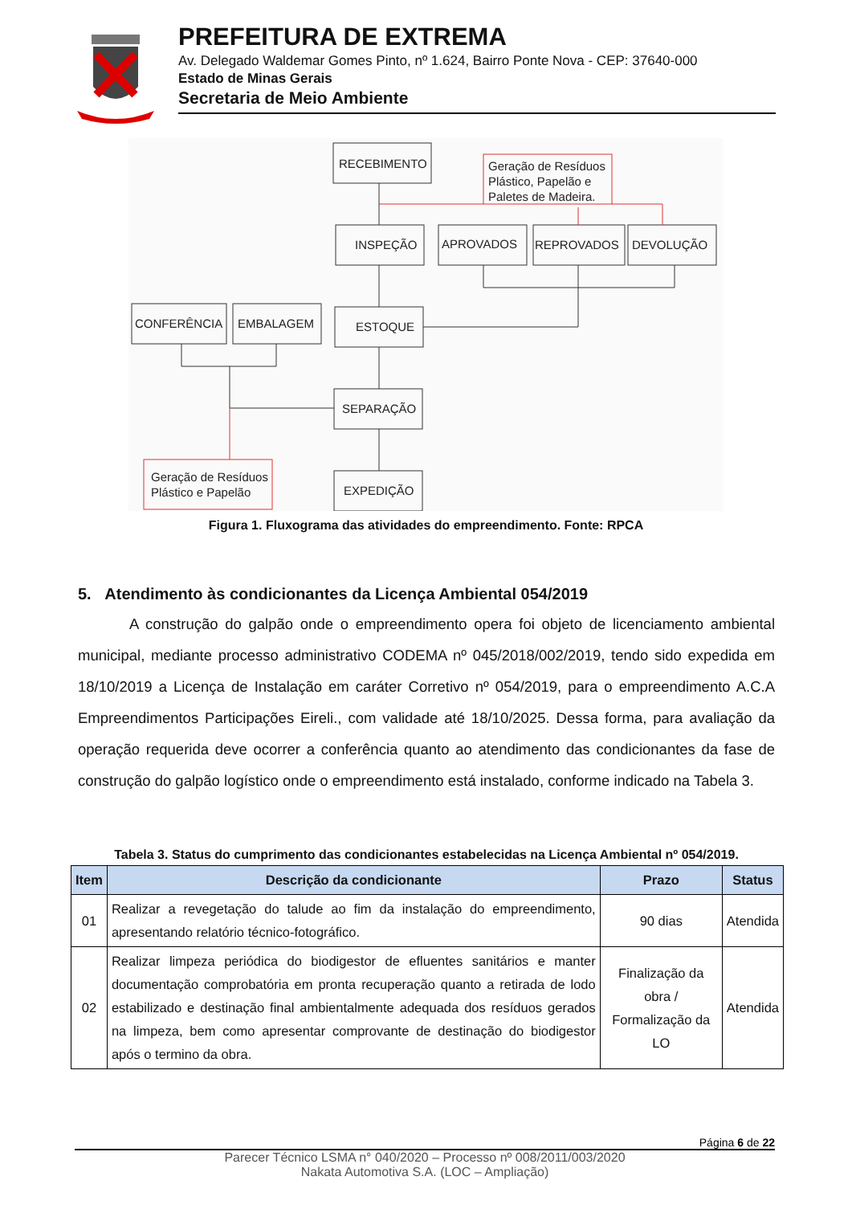PREFEITURA DE EXTREMA
Av. Delegado Waldemar Gomes Pinto, nº 1.624, Bairro Ponte Nova - CEP: 37640-000
Estado de Minas Gerais
Secretaria de Meio Ambiente
RECEBIMENTO
INSPEÇÃO
APROVADOS
REPROVADOS
DEVOLUÇÃO
ESTOQUE
CONFERÊNCIA
EMBALAGEM
SEPARAÇÃO
EXPEDIÇÃO
Geração de Resíduos
Plástico, Papelão e
Paletes de Madeira.
Geração de Resíduos
Plástico e Papelão
Figura 1. Fluxograma das atividades do empreendimento. Fonte: RPCA
5. Atendimento às condicionantes da Licença Ambiental 054/2019
A construção do galpão onde o empreendimento opera foi objeto de licenciamento ambiental municipal, mediante processo administrativo CODEMA nº 045/2018/002/2019, tendo sido expedida em 18/10/2019 a Licença de Instalação em caráter Corretivo nº 054/2019, para o empreendimento A.C.A Empreendimentos Participações Eireli., com validade até 18/10/2025. Dessa forma, para avaliação da operação requerida deve ocorrer a conferência quanto ao atendimento das condicionantes da fase de construção do galpão logístico onde o empreendimento está instalado, conforme indicado na Tabela 3.
Tabela 3. Status do cumprimento das condicionantes estabelecidas na Licença Ambiental nº 054/2019.
| Item | Descrição da condicionante | Prazo | Status |
| --- | --- | --- | --- |
| 01 | Realizar a revegetação do talude ao fim da instalação do empreendimento, apresentando relatório técnico-fotográfico. | 90 dias | Atendida |
| 02 | Realizar limpeza periódica do biodigestor de efluentes sanitários e manter documentação comprobatória em pronta recuperação quanto a retirada de lodo estabilizado e destinação final ambientalmente adequada dos resíduos gerados na limpeza, bem como apresentar comprovante de destinação do biodigestor após o termino da obra. | Finalização da obra / Formalização da LO | Atendida |
Página 6 de 22
Parecer Técnico LSMA n° 040/2020 – Processo nº 008/2011/003/2020
Nakata Automotiva S.A. (LOC – Ampliação)